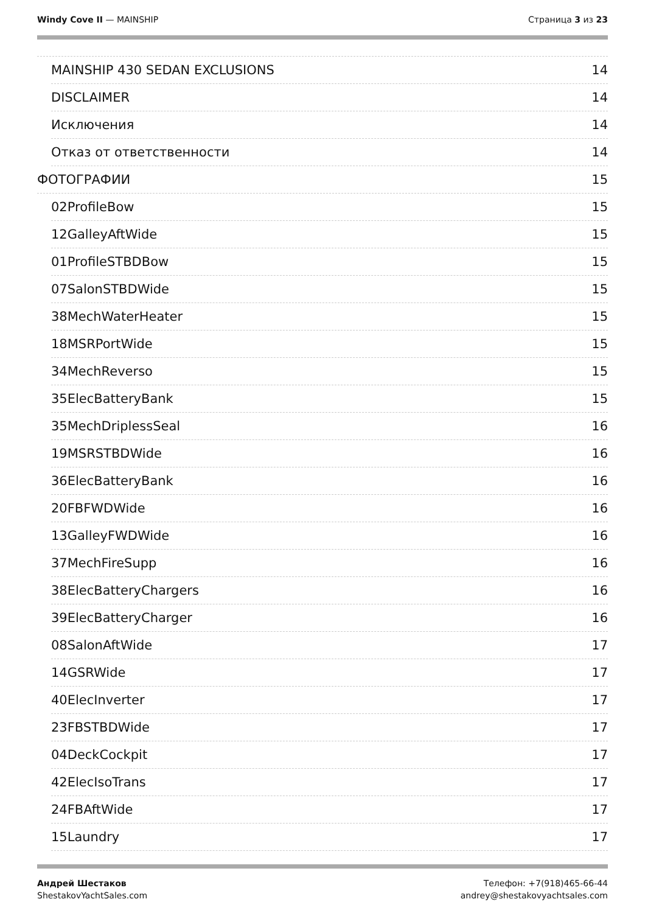Windy Cove II — MAINSHIP Страница 3 из 23
MAINSHIP 430 SEDAN EXCLUSIONS 14
DISCLAIMER 14
Исключения 14
Отказ от ответственности 14
ФОТОГРАФИИ 15
02ProfileBow 15
12GalleyAftWide 15
01ProfileSTBDBow 15
07SalonSTBDWide 15
38MechWaterHeater 15
18MSRPortWide 15
34MechReverso 15
35ElecBatteryBank 15
35MechDriplessSeal 16
19MSRSTBDWide 16
36ElecBatteryBank 16
20FBFWDWide 16
13GalleyFWDWide 16
37MechFireSupp 16
38ElecBatteryChargers 16
39ElecBatteryCharger 16
08SalonAftWide 17
14GSRWide 17
40ElecInverter 17
23FBSTBDWide 17
04DeckCockpit 17
42ElecIsoTrans 17
24FBAftWide 17
15Laundry 17
Андрей Шестаков
ShestakovYachtSales.com
Телефон: +7(918)465-66-44
andrey@shestakovyachtsales.com